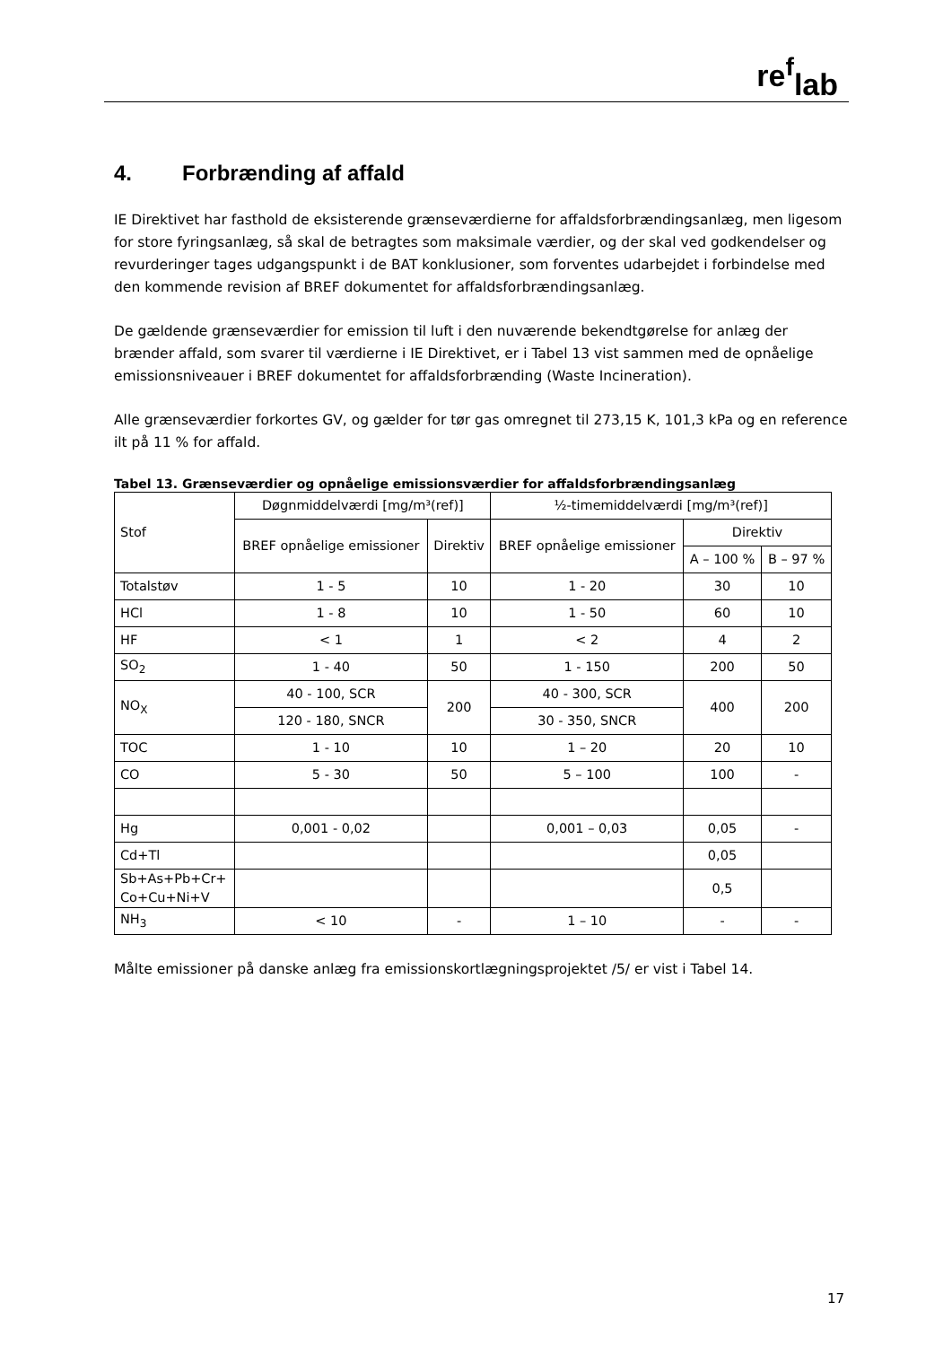re<sup>f</sup><sub>lab</sub>
4. Forbrænding af affald
IE Direktivet har fasthold de eksisterende grænseværdierne for affaldsforbrændingsanlæg, men ligesom for store fyringsanlæg, så skal de betragtes som maksimale værdier, og der skal ved godkendelser og revurderinger tages udgangspunkt i de BAT konklusioner, som forventes udarbejdet i forbindelse med den kommende revision af BREF dokumentet for affaldsforbrændingsanlæg.
De gældende grænseværdier for emission til luft i den nuværende bekendtgørelse for anlæg der brænder affald, som svarer til værdierne i IE Direktivet, er i Tabel 13 vist sammen med de opnåelige emissionsniveauer i BREF dokumentet for affaldsforbrænding (Waste Incineration).
Alle grænseværdier forkortes GV, og gælder for tør gas omregnet til 273,15 K, 101,3 kPa og en reference ilt på 11 % for affald.
Tabel 13. Grænseværdier og opnåelige emissionsværdier for affaldsforbrændingsanlæg
| Stof | Døgnmiddelværdi [mg/m³(ref)] | | ½-timemiddelværdi [mg/m³(ref)] | | |
| --- | --- | --- | --- | --- | --- |
| | BREF opnåelige emissioner | Direktiv | BREF opnåelige emissioner | Direktiv | |
| | | | | A – 100 % | B – 97 % |
| Totalstøv | 1 - 5 | 10 | 1 - 20 | 30 | 10 |
| HCl | 1 - 8 | 10 | 1 - 50 | 60 | 10 |
| HF | < 1 | 1 | < 2 | 4 | 2 |
| SO<sub>2</sub> | 1 - 40 | 50 | 1 - 150 | 200 | 50 |
| NO<sub>X</sub> | 40 - 100, SCR | 200 | 40 - 300, SCR | 400 | 200 |
| | 120 - 180, SNCR | | 30 - 350, SNCR | | |
| TOC | 1 - 10 | 10 | 1 – 20 | 20 | 10 |
| CO | 5 - 30 | 50 | 5 – 100 | 100 | - |
| Hg | 0,001 - 0,02 | | 0,001 – 0,03 | 0,05 | - |
| Cd+Tl | | | | 0,05 | |
| Sb+As+Pb+Cr+ Co+Cu+Ni+V | | | | 0,5 | |
| NH<sub>3</sub> | < 10 | - | 1 – 10 | - | - |
Målte emissioner på danske anlæg fra emissionskortlægningsprojektet /5/ er vist i Tabel 14.
17